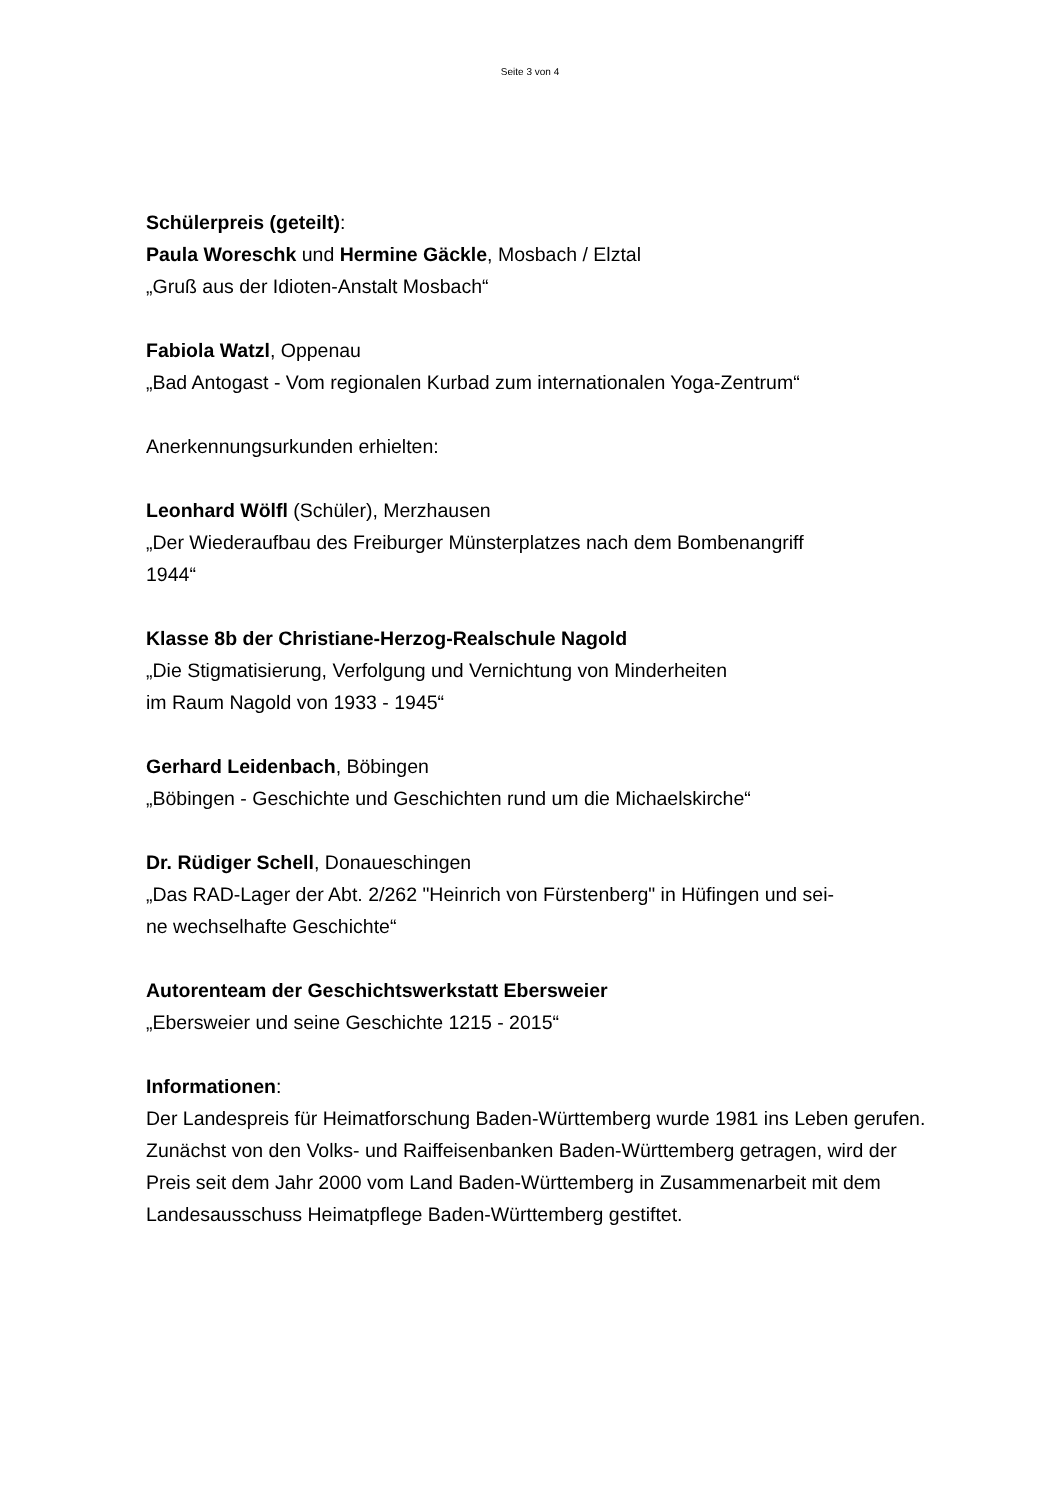Seite 3 von 4
Schülerpreis (geteilt):
Paula Woreschk und Hermine Gäckle, Mosbach / Elztal
„Gruß aus der Idioten-Anstalt Mosbach“
Fabiola Watzl, Oppenau
„Bad Antogast - Vom regionalen Kurbad zum internationalen Yoga-Zentrum“
Anerkennungsurkunden erhielten:
Leonhard Wölfl (Schüler), Merzhausen
„Der Wiederaufbau des Freiburger Münsterplatzes nach dem Bombenangriff
1944“
Klasse 8b der Christiane-Herzog-Realschule Nagold
„Die Stigmatisierung, Verfolgung und Vernichtung von Minderheiten
im Raum Nagold von 1933 - 1945“
Gerhard Leidenbach, Böbingen
„Böbingen - Geschichte und Geschichten rund um die Michaelskirche“
Dr. Rüdiger Schell, Donaueschingen
„Das RAD-Lager der Abt. 2/262 "Heinrich von Fürstenberg" in Hüfingen und sei-
ne wechselhafte Geschichte“
Autorenteam der Geschichtswerkstatt Ebersweier
„Ebersweier und seine Geschichte 1215 - 2015“
Informationen:
Der Landespreis für Heimatforschung Baden-Württemberg wurde 1981 ins Leben gerufen. Zunächst von den Volks- und Raiffeisenbanken Baden-Württemberg getragen, wird der Preis seit dem Jahr 2000 vom Land Baden-Württemberg in Zusammenarbeit mit dem Landesausschuss Heimatpflege Baden-Württemberg gestiftet.